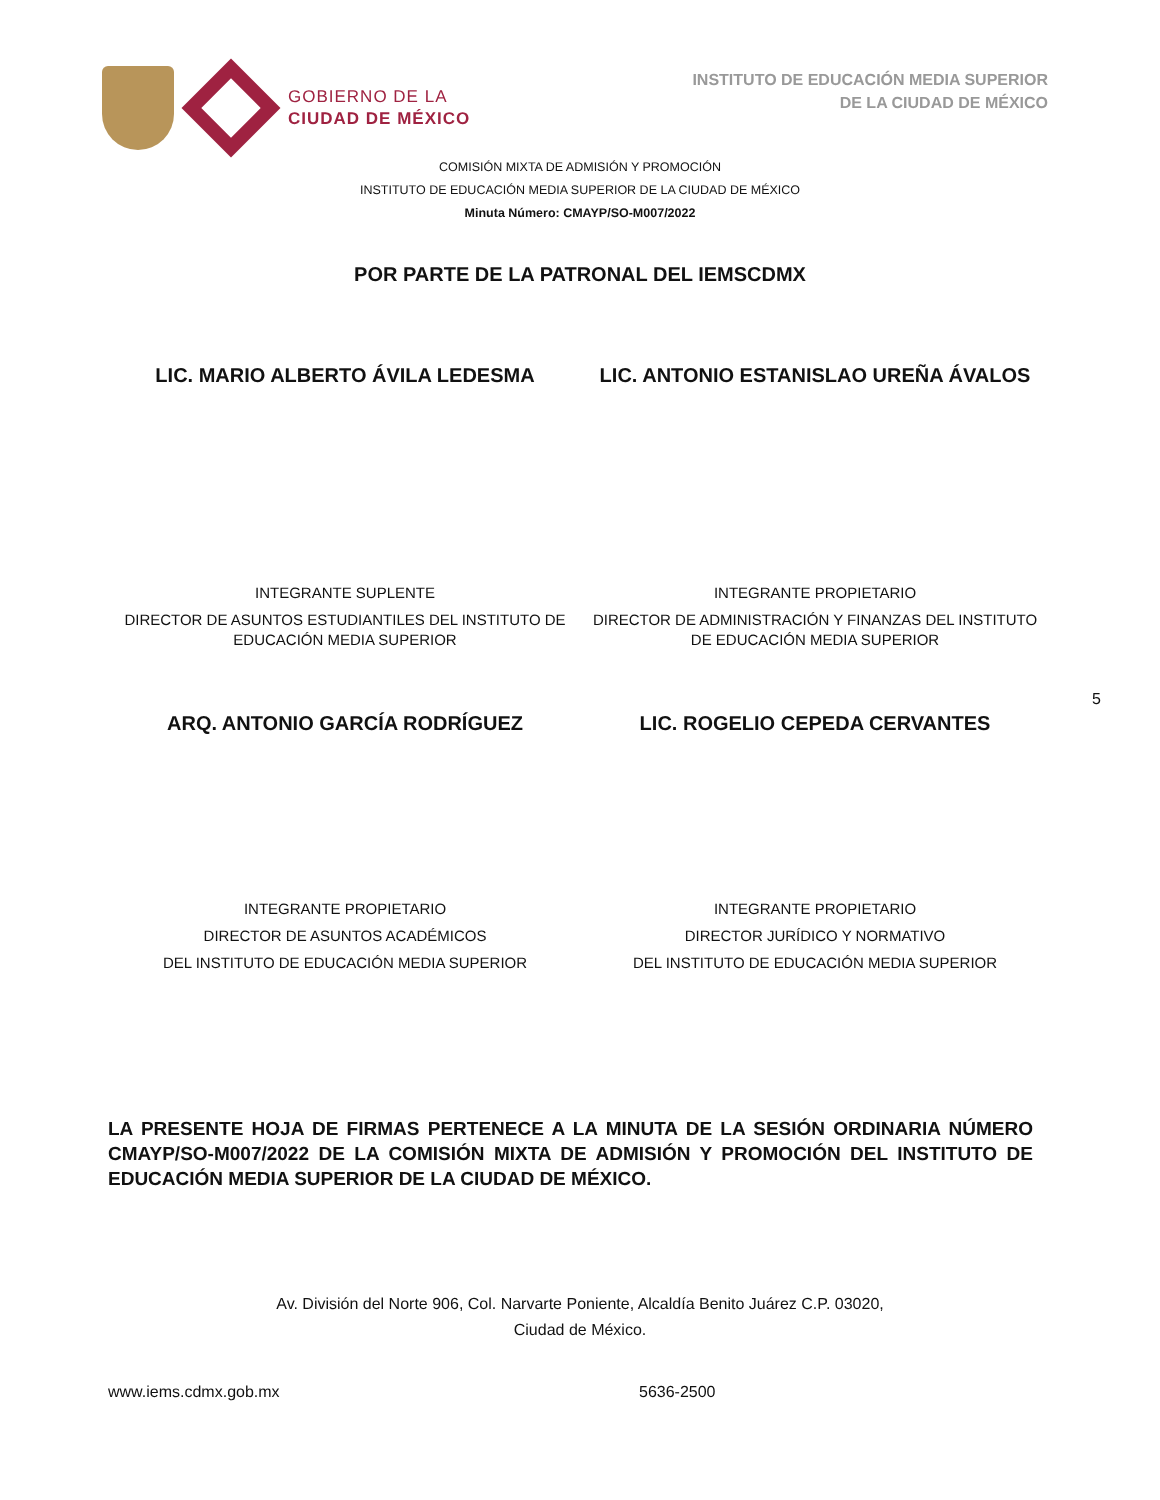GOBIERNO DE LA
CIUDAD DE MÉXICO
INSTITUTO DE EDUCACIÓN MEDIA SUPERIOR
DE LA CIUDAD DE MÉXICO
COMISIÓN MIXTA DE ADMISIÓN Y PROMOCIÓN
INSTITUTO DE EDUCACIÓN MEDIA SUPERIOR DE LA CIUDAD DE MÉXICO
Minuta Número: CMAYP/SO-M007/2022
POR PARTE DE LA PATRONAL DEL IEMSCDMX
LIC. MARIO ALBERTO ÁVILA LEDESMA LIC. ANTONIO ESTANISLAO UREÑA ÁVALOS
INTEGRANTE SUPLENTE
DIRECTOR DE ASUNTOS ESTUDIANTILES DEL INSTITUTO DE EDUCACIÓN MEDIA SUPERIOR
INTEGRANTE PROPIETARIO
DIRECTOR DE ADMINISTRACIÓN Y FINANZAS DEL INSTITUTO DE EDUCACIÓN MEDIA SUPERIOR
ARQ. ANTONIO GARCÍA RODRÍGUEZ LIC. ROGELIO CEPEDA CERVANTES
5
INTEGRANTE PROPIETARIO
DIRECTOR DE ASUNTOS ACADÉMICOS
DEL INSTITUTO DE EDUCACIÓN MEDIA SUPERIOR
INTEGRANTE PROPIETARIO
DIRECTOR JURÍDICO Y NORMATIVO
DEL INSTITUTO DE EDUCACIÓN MEDIA SUPERIOR
LA PRESENTE HOJA DE FIRMAS PERTENECE A LA MINUTA DE LA SESIÓN ORDINARIA NÚMERO CMAYP/SO-M007/2022 DE LA COMISIÓN MIXTA DE ADMISIÓN Y PROMOCIÓN DEL INSTITUTO DE EDUCACIÓN MEDIA SUPERIOR DE LA CIUDAD DE MÉXICO.
Av. División del Norte 906, Col. Narvarte Poniente, Alcaldía Benito Juárez C.P. 03020,
Ciudad de México.
www.iems.cdmx.gob.mx 5636-2500